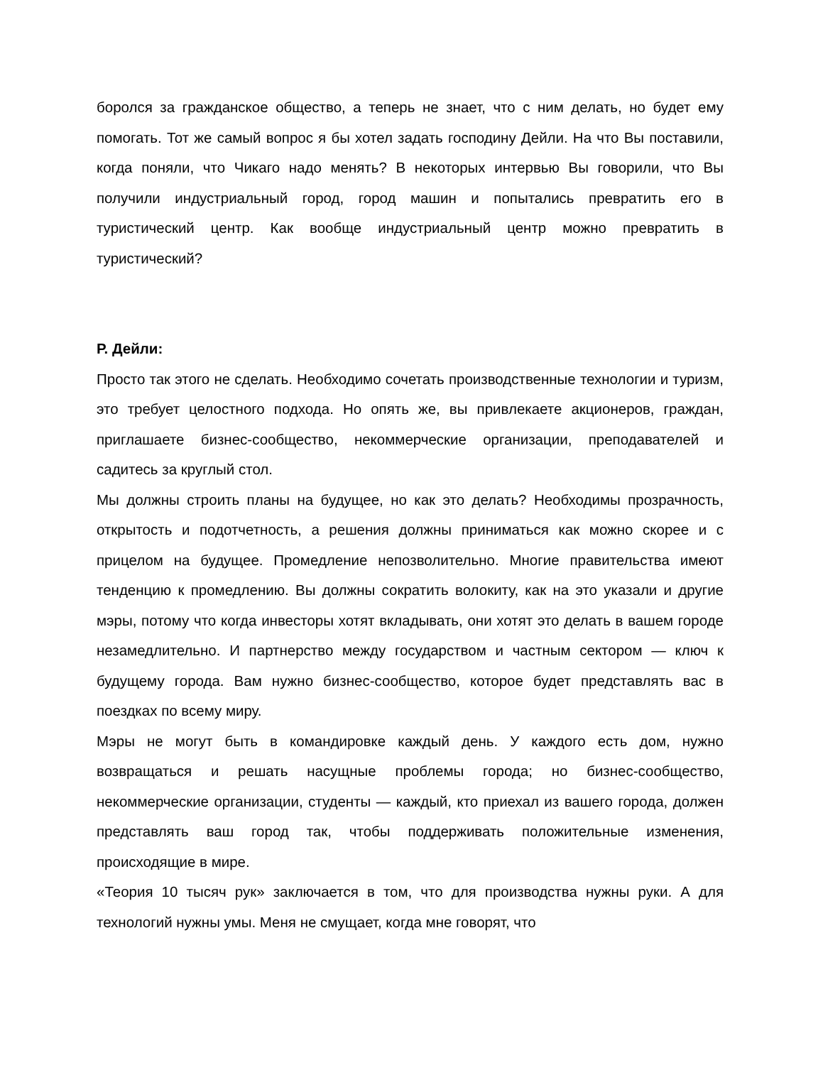боролся за гражданское общество, а теперь не знает, что с ним делать, но будет ему помогать. Тот же самый вопрос я бы хотел задать господину Дейли. На что Вы поставили, когда поняли, что Чикаго надо менять? В некоторых интервью Вы говорили, что Вы получили индустриальный город, город машин и попытались превратить его в туристический центр. Как вообще индустриальный центр можно превратить в туристический?
Р. Дейли:
Просто так этого не сделать. Необходимо сочетать производственные технологии и туризм, это требует целостного подхода. Но опять же, вы привлекаете акционеров, граждан, приглашаете бизнес-сообщество, некоммерческие организации, преподавателей и садитесь за круглый стол.
Мы должны строить планы на будущее, но как это делать? Необходимы прозрачность, открытость и подотчетность, а решения должны приниматься как можно скорее и с прицелом на будущее. Промедление непозволительно. Многие правительства имеют тенденцию к промедлению. Вы должны сократить волокиту, как на это указали и другие мэры, потому что когда инвесторы хотят вкладывать, они хотят это делать в вашем городе незамедлительно. И партнерство между государством и частным сектором — ключ к будущему города. Вам нужно бизнес-сообщество, которое будет представлять вас в поездках по всему миру.
Мэры не могут быть в командировке каждый день. У каждого есть дом, нужно возвращаться и решать насущные проблемы города; но бизнес-сообщество, некоммерческие организации, студенты — каждый, кто приехал из вашего города, должен представлять ваш город так, чтобы поддерживать положительные изменения, происходящие в мире.
«Теория 10 тысяч рук» заключается в том, что для производства нужны руки. А для технологий нужны умы. Меня не смущает, когда мне говорят, что